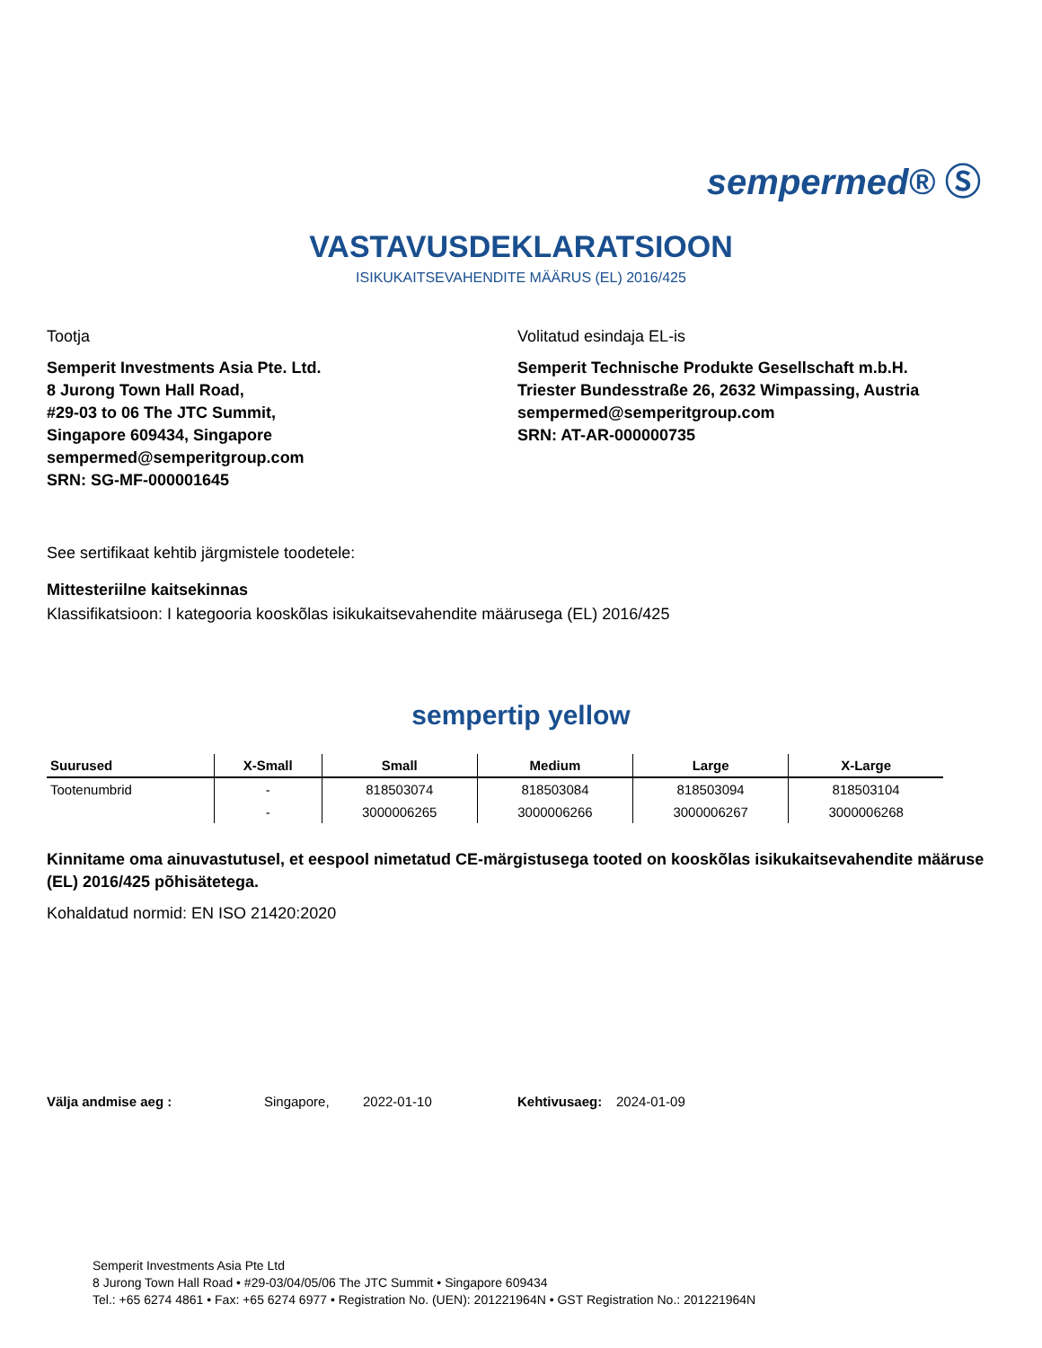sempermed® Ⓢ
VASTAVUSDEKLARATSIOON
ISIKUKAITSEVAHENDITE MÄÄRUS (EL) 2016/425
Tootja
Semperit Investments Asia Pte. Ltd.
8 Jurong Town Hall Road,
#29-03 to 06 The JTC Summit,
Singapore 609434, Singapore
sempermed@semperitgroup.com
SRN: SG-MF-000001645
Volitatud esindaja EL-is
Semperit Technische Produkte Gesellschaft m.b.H.
Triester Bundesstraße 26, 2632 Wimpassing, Austria
sempermed@semperitgroup.com
SRN: AT-AR-000000735
See sertifikaat kehtib järgmistele toodetele:
Mittesteriilne kaitsekinnas
Klassifikatsioon: I kategooria kooskõlas isikukaitsevahendite määrusega (EL) 2016/425
sempertip yellow
| Suurused | X-Small | Small | Medium | Large | X-Large |
| --- | --- | --- | --- | --- | --- |
| Tootenumbrid | - | 818503074 | 818503084 | 818503094 | 818503104 |
| | - | 3000006265 | 3000006266 | 3000006267 | 3000006268 |
Kinnitame oma ainuvastutusel, et eespool nimetatud CE-märgistusega tooted on kooskõlas isikukaitsevahendite määruse (EL) 2016/425 põhisätetega.
Kohaldatud normid: EN ISO 21420:2020
Välja andmise aeg : Singapore, 2022-01-10 Kehtivusaeg: 2024-01-09
Semperit Investments Asia Pte Ltd
8 Jurong Town Hall Road • #29-03/04/05/06 The JTC Summit • Singapore 609434
Tel.: +65 6274 4861 • Fax: +65 6274 6977 • Registration No. (UEN): 201221964N • GST Registration No.: 201221964N